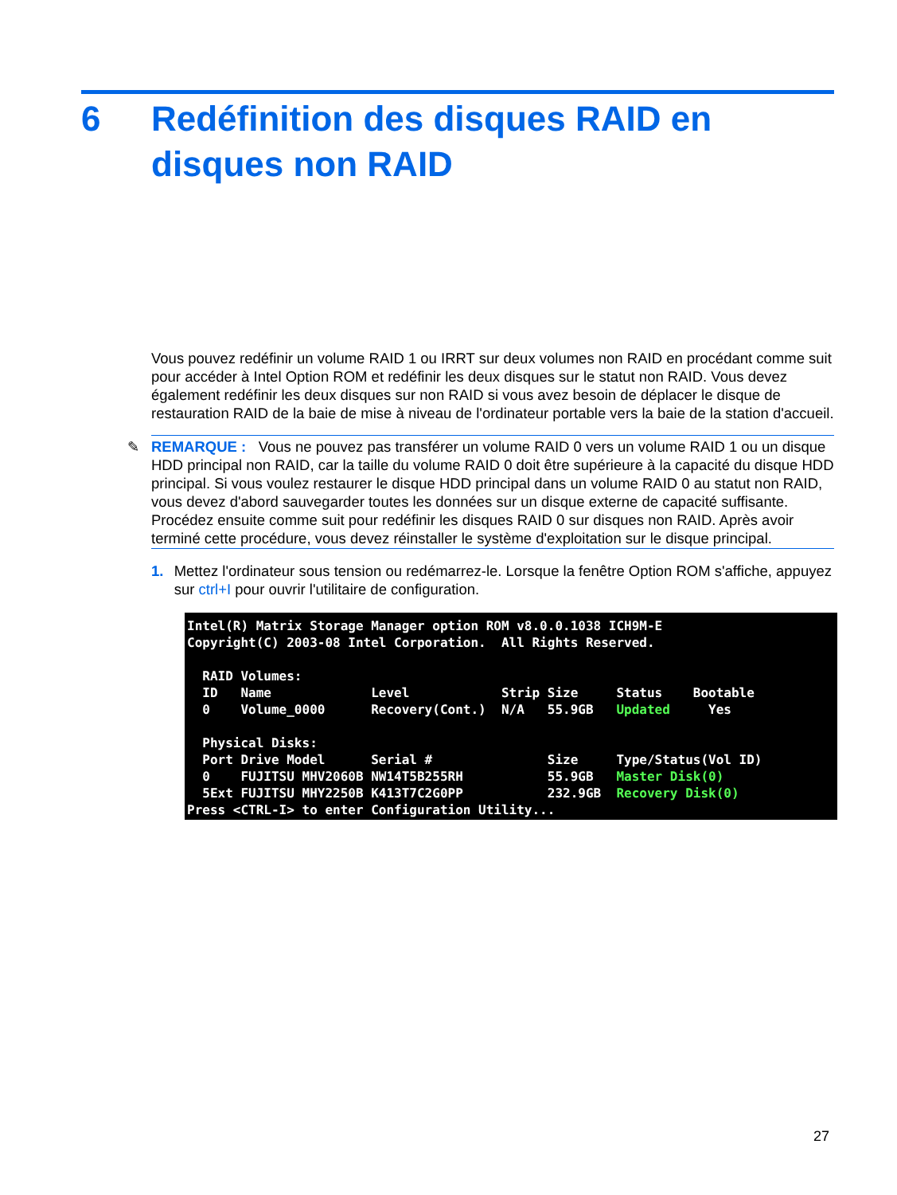6 Redéfinition des disques RAID en
disques non RAID
Vous pouvez redéfinir un volume RAID 1 ou IRRT sur deux volumes non RAID en procédant comme suit pour accéder à Intel Option ROM et redéfinir les deux disques sur le statut non RAID. Vous devez également redéfinir les deux disques sur non RAID si vous avez besoin de déplacer le disque de restauration RAID de la baie de mise à niveau de l'ordinateur portable vers la baie de la station d'accueil.
✎ REMARQUE : Vous ne pouvez pas transférer un volume RAID 0 vers un volume RAID 1 ou un disque HDD principal non RAID, car la taille du volume RAID 0 doit être supérieure à la capacité du disque HDD principal. Si vous voulez restaurer le disque HDD principal dans un volume RAID 0 au statut non RAID, vous devez d'abord sauvegarder toutes les données sur un disque externe de capacité suffisante. Procédez ensuite comme suit pour redéfinir les disques RAID 0 sur disques non RAID. Après avoir terminé cette procédure, vous devez réinstaller le système d'exploitation sur le disque principal.
1. Mettez l'ordinateur sous tension ou redémarrez-le. Lorsque la fenêtre Option ROM s'affiche, appuyez sur ctrl+I pour ouvrir l'utilitaire de configuration.
Intel(R) Matrix Storage Manager option ROM v8.0.0.1038 ICH9M-E Copyright(C) 2003-08 Intel Corporation. All Rights Reserved. RAID Volumes: ID Name Level Strip Size Status Bootable 0 Volume_0000 Recovery(Cont.) N/A 55.9GB Updated Yes Physical Disks: Port Drive Model Serial # Size Type/Status(Vol ID) 0 FUJITSU MHV2060B NW14T5B255RH 55.9GB Master Disk(0) 5Ext FUJITSU MHY2250B K413T7C2G0PP 232.9GB Recovery Disk(0) Press <CTRL-I> to enter Configuration Utility...
27